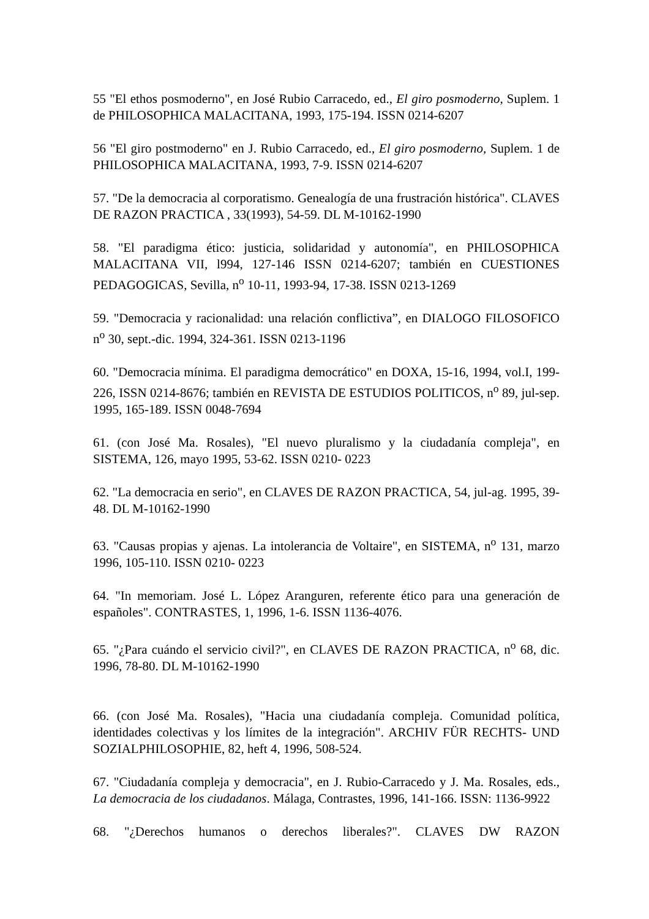55 "El ethos posmoderno", en José Rubio Carracedo, ed., El giro posmoderno, Suplem. 1 de PHILOSOPHICA MALACITANA, 1993, 175-194. ISSN 0214-6207
56 "El giro postmoderno" en J. Rubio Carracedo, ed., El giro posmoderno, Suplem. 1 de PHILOSOPHICA MALACITANA, 1993, 7-9. ISSN 0214-6207
57. "De la democracia al corporatismo. Genealogía de una frustración histórica". CLAVES DE RAZON PRACTICA , 33(1993), 54-59. DL M-10162-1990
58. "El paradigma ético: justicia, solidaridad y autonomía", en PHILOSOPHICA MALACITANA VII, l994, 127-146 ISSN 0214-6207; también en CUESTIONES PEDAGOGICAS, Sevilla, n<sup>o</sup> 10-11, 1993-94, 17-38. ISSN 0213-1269
59. "Democracia y racionalidad: una relación conflictiva”, en DIALOGO FILOSOFICO n<sup>o</sup> 30, sept.-dic. 1994, 324-361. ISSN 0213-1196
60. "Democracia mínima. El paradigma democrático" en DOXA, 15-16, 1994, vol.I, 199-226, ISSN 0214-8676; también en REVISTA DE ESTUDIOS POLITICOS, n<sup>o</sup> 89, jul-sep. 1995, 165-189. ISSN 0048-7694
61. (con José Ma. Rosales), "El nuevo pluralismo y la ciudadanía compleja", en SISTEMA, 126, mayo 1995, 53-62. ISSN 0210- 0223
62. "La democracia en serio", en CLAVES DE RAZON PRACTICA, 54, jul-ag. 1995, 39-48. DL M-10162-1990
63. "Causas propias y ajenas. La intolerancia de Voltaire", en SISTEMA, n<sup>o</sup> 131, marzo 1996, 105-110. ISSN 0210- 0223
64. "In memoriam. José L. López Aranguren, referente ético para una generación de españoles". CONTRASTES, 1, 1996, 1-6. ISSN 1136-4076.
65. "¿Para cuándo el servicio civil?", en CLAVES DE RAZON PRACTICA, n<sup>o</sup> 68, dic. 1996, 78-80. DL M-10162-1990
66. (con José Ma. Rosales), "Hacia una ciudadanía compleja. Comunidad política, identidades colectivas y los límites de la integración". ARCHIV FÜR RECHTS- UND SOZIALPHILOSOPHIE, 82, heft 4, 1996, 508-524.
67. "Ciudadanía compleja y democracia", en J. Rubio-Carracedo y J. Ma. Rosales, eds., La democracia de los ciudadanos. Málaga, Contrastes, 1996, 141-166. ISSN: 1136-9922
68. "¿Derechos humanos o derechos liberales?". CLAVES DW RAZON